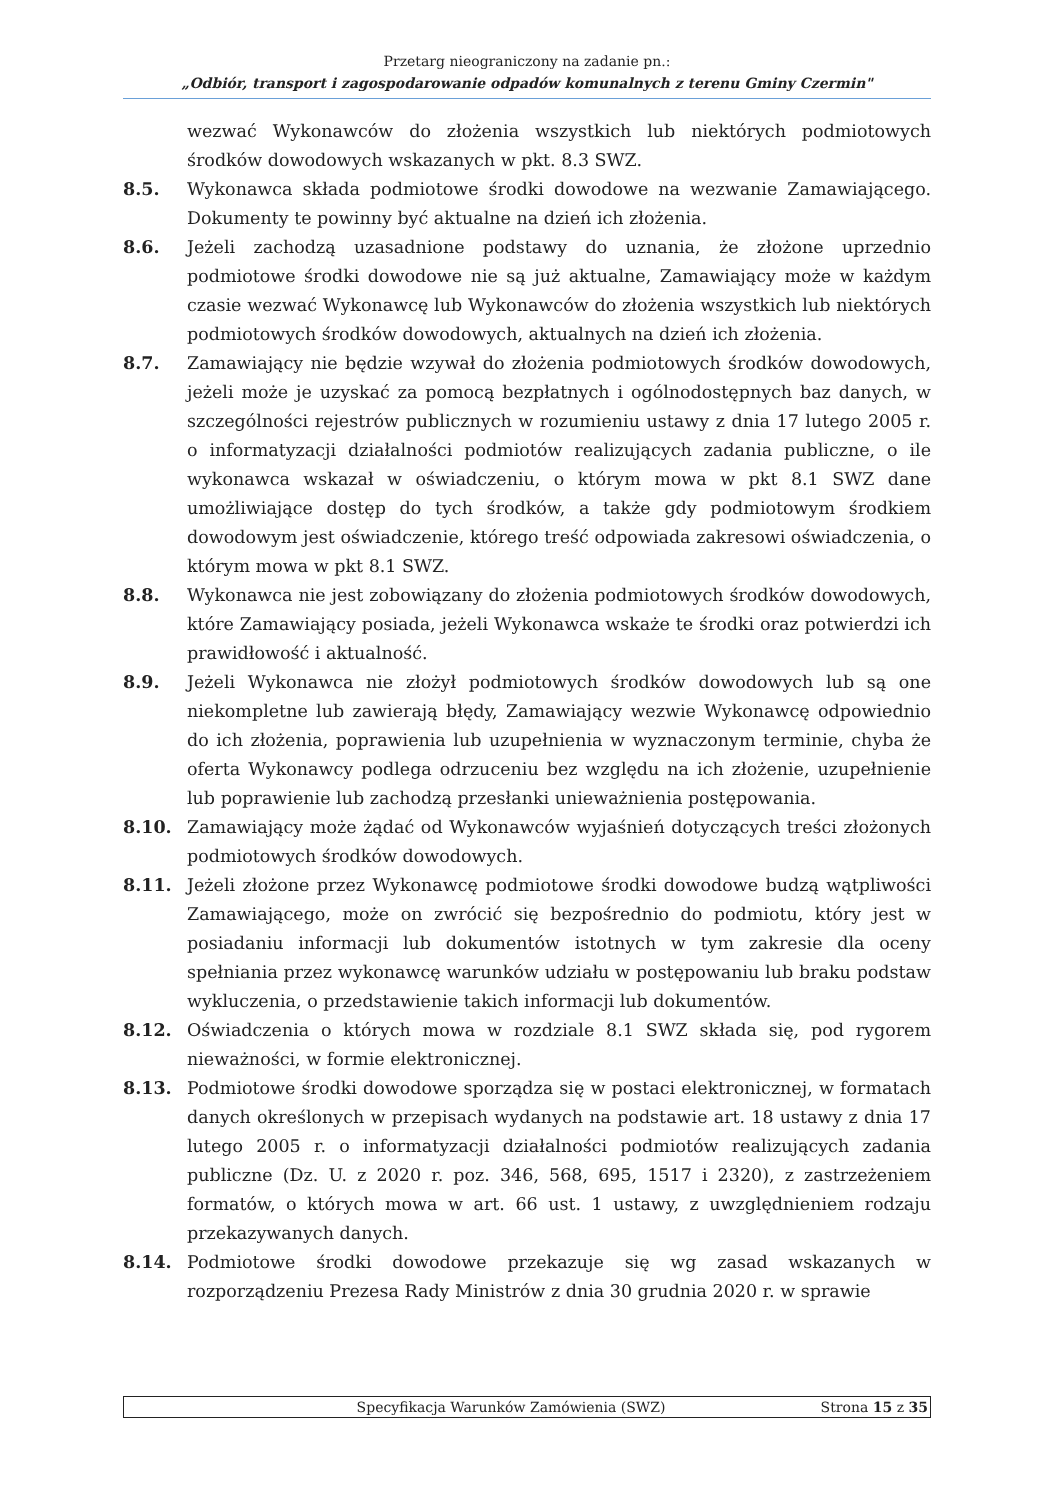Przetarg nieograniczony na zadanie pn.:
„Odbiór, transport i zagospodarowanie odpadów komunalnych z terenu Gminy Czermin"
wezwać Wykonawców do złożenia wszystkich lub niektórych podmiotowych środków dowodowych wskazanych w pkt. 8.3 SWZ.
8.5. Wykonawca składa podmiotowe środki dowodowe na wezwanie Zamawiającego. Dokumenty te powinny być aktualne na dzień ich złożenia.
8.6. Jeżeli zachodzą uzasadnione podstawy do uznania, że złożone uprzednio podmiotowe środki dowodowe nie są już aktualne, Zamawiający może w każdym czasie wezwać Wykonawcę lub Wykonawców do złożenia wszystkich lub niektórych podmiotowych środków dowodowych, aktualnych na dzień ich złożenia.
8.7. Zamawiający nie będzie wzywał do złożenia podmiotowych środków dowodowych, jeżeli może je uzyskać za pomocą bezpłatnych i ogólnodostępnych baz danych, w szczególności rejestrów publicznych w rozumieniu ustawy z dnia 17 lutego 2005 r. o informatyzacji działalności podmiotów realizujących zadania publiczne, o ile wykonawca wskazał w oświadczeniu, o którym mowa w pkt 8.1 SWZ dane umożliwiające dostęp do tych środków, a także gdy podmiotowym środkiem dowodowym jest oświadczenie, którego treść odpowiada zakresowi oświadczenia, o którym mowa w pkt 8.1 SWZ.
8.8. Wykonawca nie jest zobowiązany do złożenia podmiotowych środków dowodowych, które Zamawiający posiada, jeżeli Wykonawca wskaże te środki oraz potwierdzi ich prawidłowość i aktualność.
8.9. Jeżeli Wykonawca nie złożył podmiotowych środków dowodowych lub są one niekompletne lub zawierają błędy, Zamawiający wezwie Wykonawcę odpowiednio do ich złożenia, poprawienia lub uzupełnienia w wyznaczonym terminie, chyba że oferta Wykonawcy podlega odrzuceniu bez względu na ich złożenie, uzupełnienie lub poprawienie lub zachodzą przesłanki unieważnienia postępowania.
8.10. Zamawiający może żądać od Wykonawców wyjaśnień dotyczących treści złożonych podmiotowych środków dowodowych.
8.11. Jeżeli złożone przez Wykonawcę podmiotowe środki dowodowe budzą wątpliwości Zamawiającego, może on zwrócić się bezpośrednio do podmiotu, który jest w posiadaniu informacji lub dokumentów istotnych w tym zakresie dla oceny spełniania przez wykonawcę warunków udziału w postępowaniu lub braku podstaw wykluczenia, o przedstawienie takich informacji lub dokumentów.
8.12. Oświadczenia o których mowa w rozdziale 8.1 SWZ składa się, pod rygorem nieważności, w formie elektronicznej.
8.13. Podmiotowe środki dowodowe sporządza się w postaci elektronicznej, w formatach danych określonych w przepisach wydanych na podstawie art. 18 ustawy z dnia 17 lutego 2005 r. o informatyzacji działalności podmiotów realizujących zadania publiczne (Dz. U. z 2020 r. poz. 346, 568, 695, 1517 i 2320), z zastrzeżeniem formatów, o których mowa w art. 66 ust. 1 ustawy, z uwzględnieniem rodzaju przekazywanych danych.
8.14. Podmiotowe środki dowodowe przekazuje się wg zasad wskazanych w rozporządzeniu Prezesa Rady Ministrów z dnia 30 grudnia 2020 r. w sprawie
Specyfikacja Warunków Zamówienia (SWZ) Strona 15 z 35